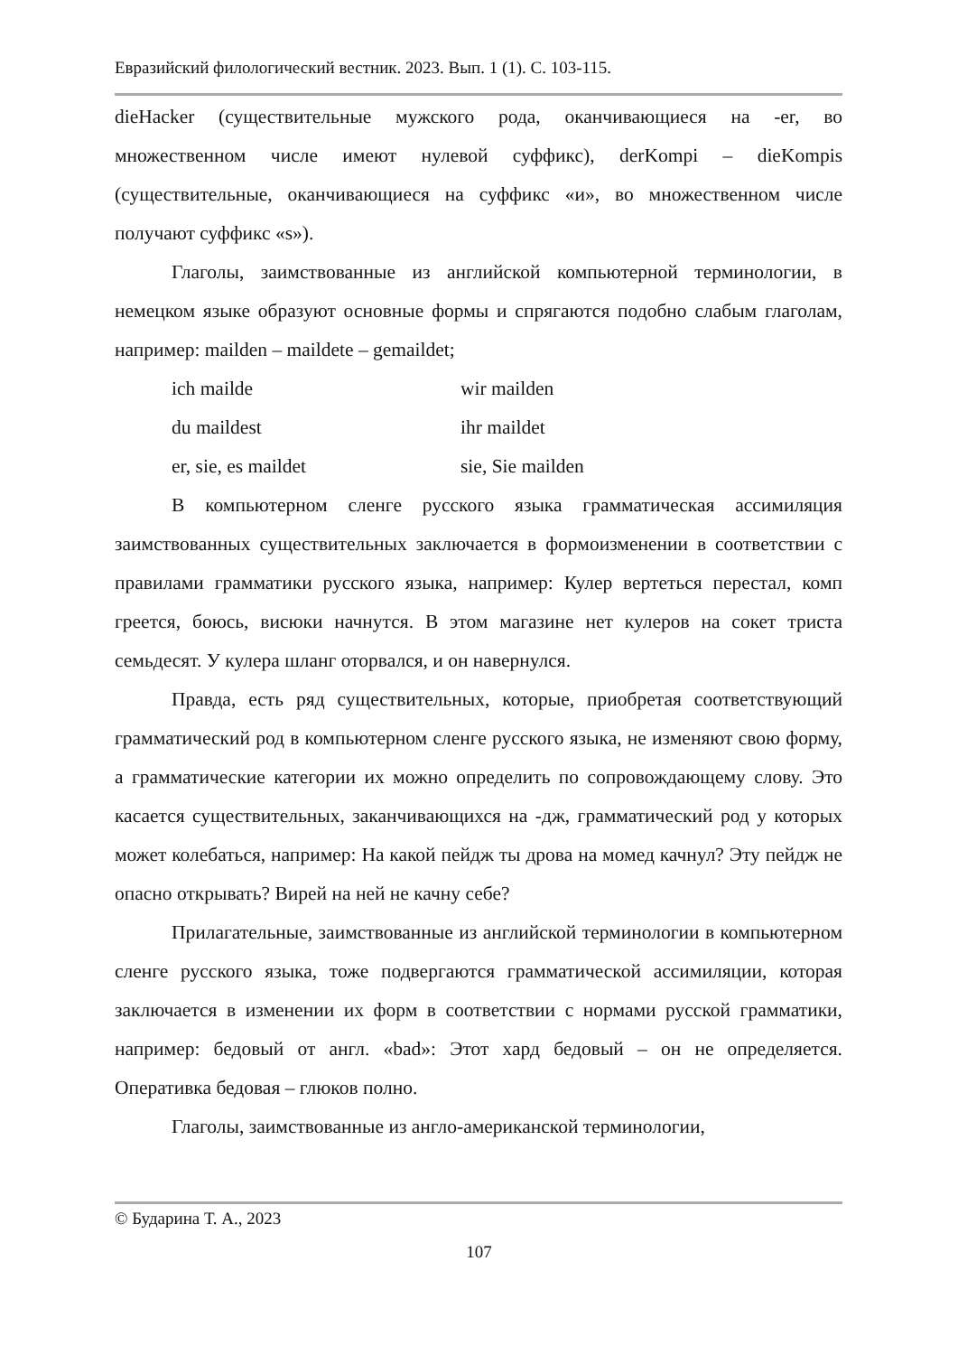Евразийский филологический вестник. 2023. Вып. 1 (1). С. 103-115.
dieHacker (существительные мужского рода, оканчивающиеся на -er, во множественном числе имеют нулевой суффикс), derKompi – dieKompis (существительные, оканчивающиеся на суффикс «и», во множественном числе получают суффикс «s»).
Глаголы, заимствованные из английской компьютерной терминологии, в немецком языке образуют основные формы и спрягаются подобно слабым глаголам, например: mailden – maildete – gemaildet;
ich mailde wir mailden
du maildest ihr maildet
er, sie, es maildet sie, Sie mailden
В компьютерном сленге русского языка грамматическая ассимиляция заимствованных существительных заключается в формоизменении в соответствии с правилами грамматики русского языка, например: Кулер вертеться перестал, комп греется, боюсь, висюки начнутся. В этом магазине нет кулеров на сокет триста семьдесят. У кулера шланг оторвался, и он навернулся.
Правда, есть ряд существительных, которые, приобретая соответствующий грамматический род в компьютерном сленге русского языка, не изменяют свою форму, а грамматические категории их можно определить по сопровождающему слову. Это касается существительных, заканчивающихся на -дж, грамматический род у которых может колебаться, например: На какой пейдж ты дрова на момед качнул? Эту пейдж не опасно открывать? Вирей на ней не качну себе?
Прилагательные, заимствованные из английской терминологии в компьютерном сленге русского языка, тоже подвергаются грамматической ассимиляции, которая заключается в изменении их форм в соответствии с нормами русской грамматики, например: бедовый от англ. «bad»: Этот хард бедовый – он не определяется. Оперативка бедовая – глюков полно.
Глаголы, заимствованные из англо-американской терминологии,
© Бударина Т. А., 2023
107